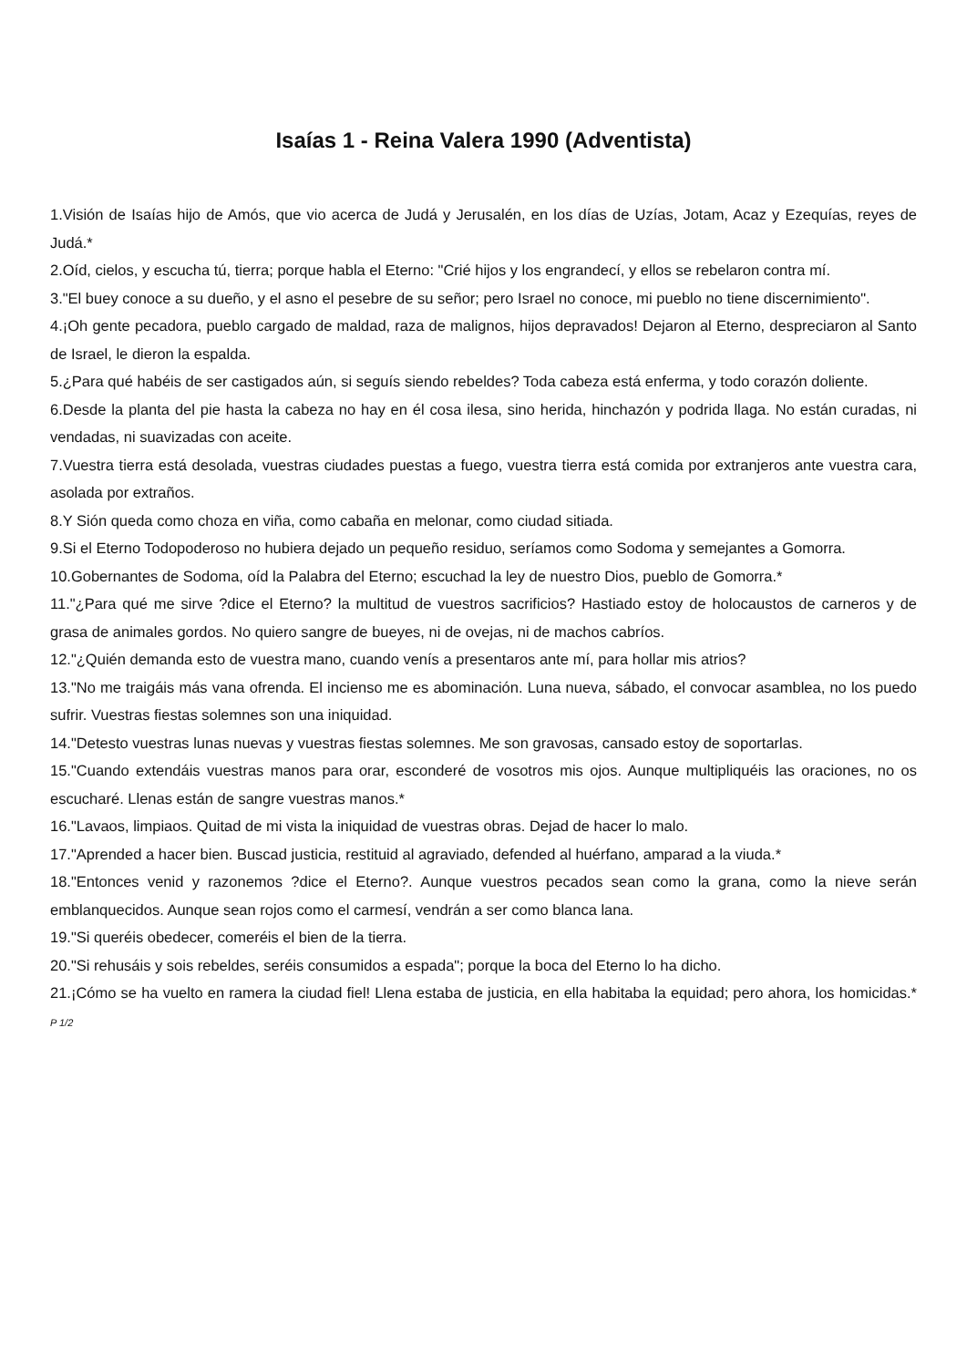Isaías 1 - Reina Valera 1990 (Adventista)
1.Visión de Isaías hijo de Amós, que vio acerca de Judá y Jerusalén, en los días de Uzías, Jotam, Acaz y Ezequías, reyes de Judá.*
2.Oíd, cielos, y escucha tú, tierra; porque habla el Eterno: "Crié hijos y los engrandecí, y ellos se rebelaron contra mí.
3."El buey conoce a su dueño, y el asno el pesebre de su señor; pero Israel no conoce, mi pueblo no tiene discernimiento".
4.¡Oh gente pecadora, pueblo cargado de maldad, raza de malignos, hijos depravados! Dejaron al Eterno, despreciaron al Santo de Israel, le dieron la espalda.
5.¿Para qué habéis de ser castigados aún, si seguís siendo rebeldes? Toda cabeza está enferma, y todo corazón doliente.
6.Desde la planta del pie hasta la cabeza no hay en él cosa ilesa, sino herida, hinchazón y podrida llaga. No están curadas, ni vendadas, ni suavizadas con aceite.
7.Vuestra tierra está desolada, vuestras ciudades puestas a fuego, vuestra tierra está comida por extranjeros ante vuestra cara, asolada por extraños.
8.Y Sión queda como choza en viña, como cabaña en melonar, como ciudad sitiada.
9.Si el Eterno Todopoderoso no hubiera dejado un pequeño residuo, seríamos como Sodoma y semejantes a Gomorra.
10.Gobernantes de Sodoma, oíd la Palabra del Eterno; escuchad la ley de nuestro Dios, pueblo de Gomorra.*
11."¿Para qué me sirve ?dice el Eterno? la multitud de vuestros sacrificios? Hastiado estoy de holocaustos de carneros y de grasa de animales gordos. No quiero sangre de bueyes, ni de ovejas, ni de machos cabríos.
12."¿Quién demanda esto de vuestra mano, cuando venís a presentaros ante mí, para hollar mis atrios?
13."No me traigáis más vana ofrenda. El incienso me es abominación. Luna nueva, sábado, el convocar asamblea, no los puedo sufrir. Vuestras fiestas solemnes son una iniquidad.
14."Detesto vuestras lunas nuevas y vuestras fiestas solemnes. Me son gravosas, cansado estoy de soportarlas.
15."Cuando extendáis vuestras manos para orar, esconderé de vosotros mis ojos. Aunque multipliquéis las oraciones, no os escucharé. Llenas están de sangre vuestras manos.*
16."Lavaos, limpiaos. Quitad de mi vista la iniquidad de vuestras obras. Dejad de hacer lo malo.
17."Aprended a hacer bien. Buscad justicia, restituid al agraviado, defended al huérfano, amparad a la viuda.*
18."Entonces venid y razonemos ?dice el Eterno?. Aunque vuestros pecados sean como la grana, como la nieve serán emblanquecidos. Aunque sean rojos como el carmesí, vendrán a ser como blanca lana.
19."Si queréis obedecer, comeréis el bien de la tierra.
20."Si rehusáis y sois rebeldes, seréis consumidos a espada"; porque la boca del Eterno lo ha dicho.
21.¡Cómo se ha vuelto en ramera la ciudad fiel! Llena estaba de justicia, en ella habitaba la equidad; pero ahora, los homicidas.* P 1/2